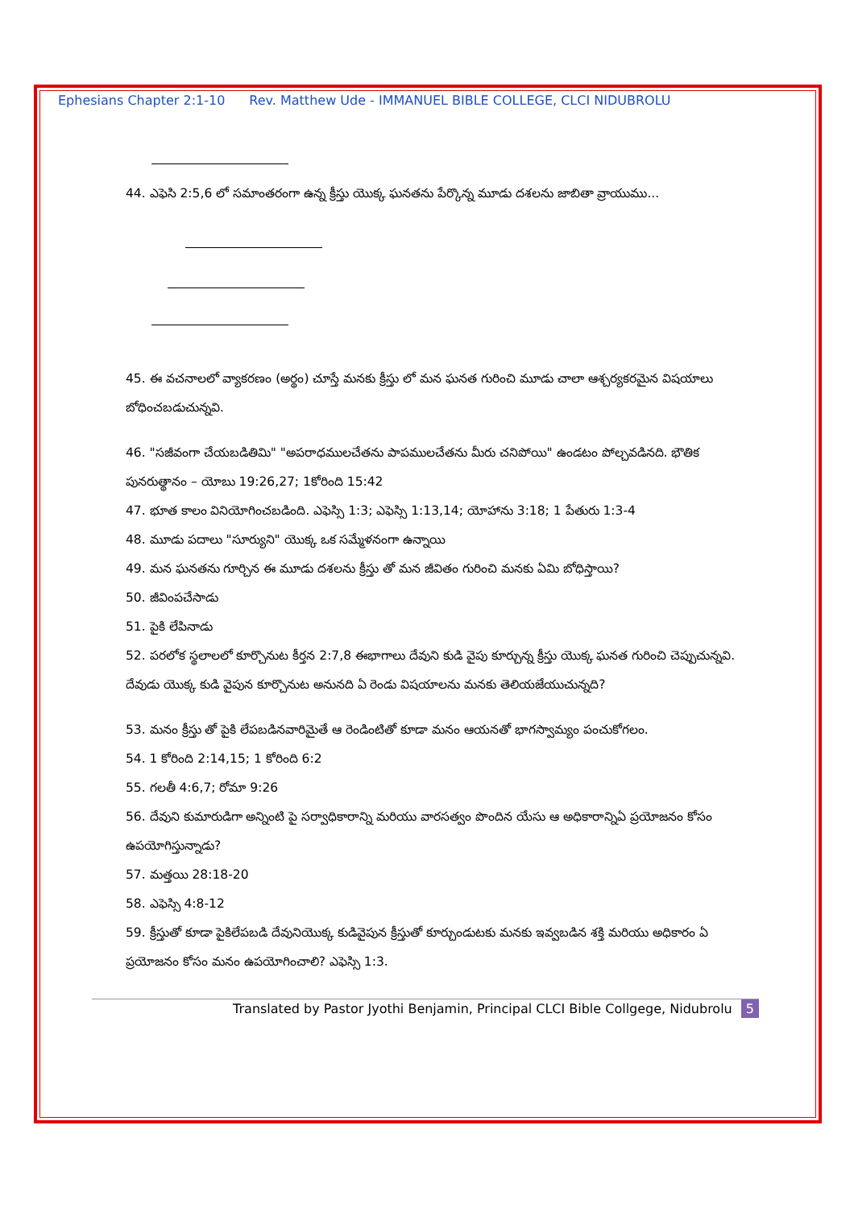Ephesians Chapter 2:1-10 Rev. Matthew Ude - IMMANUEL BIBLE COLLEGE, CLCI NIDUBROLU
44. ఎఫెసి 2:5,6 లో సమాంతరంగా ఉన్న క్రీస్తు యొక్క ఘనతను పేర్కొన్న మూడు దశలను జాబితా వ్రాయుము...
45. ఈ వచనాలలో వ్యాకరణం (అర్థం) చూస్తే మనకు క్రీస్తు లో మన ఘనత గురించి మూడు చాలా ఆశ్చర్యకరమైన విషయాలు బోధించబడుచున్నవి.
46. "సజీవంగా చేయబడితిమి" "అపరాధములచేతను పాపములచేతను మీరు చనిపోయి" ఉండటం పోల్చవడినది. భౌతిక పునరుత్థానం – యోబు 19:26,27; 1కోరింది 15:42
47. భూత కాలం వినియోగించబడింది. ఎఫెస్సి 1:3; ఎఫెస్సి 1:13,14; యోహాను 3:18; 1 పేతురు 1:3-4
48. మూడు పదాలు "సూర్యుని" యొక్క ఒక సమ్మేళనంగా ఉన్నాయి
49. మన ఘనతను గూర్చిన ఈ మూడు దశలను క్రీస్తు తో మన జీవితం గురించి మనకు ఏమి బోధిస్తాయి?
50. జీవింపచేసాడు
51. పైకి లేపినాడు
52. పరలోక స్థలాలలో కూర్చొనుట కీర్తన 2:7,8 ఈభాగాలు దేవుని కుడి వైపు కూర్చున్న క్రీస్తు యొక్క ఘనత గురించి చెప్పుచున్నవి. దేవుడు యొక్క కుడి వైపున కూర్చొనుట అనునది ఏ రెండు విషయాలను మనకు తెలియజేయుచున్నది?
53. మనం క్రీస్తు తో పైకి లేపబడినవారిమైతే ఆ రెండింటితో కూడా మనం ఆయనతో భాగస్వామ్యం పంచుకోగలం.
54. 1 కోరింది 2:14,15; 1 కోరింది 6:2
55. గలతీ 4:6,7; రోమా 9:26
56. దేవుని కుమారుడిగా అన్నింటి పై సర్వాధికారాన్ని మరియు వారసత్వం పొందిన యేసు ఆ అధికారాన్నిఏ ప్రయోజనం కోసం ఉపయోగిస్తున్నాడు?
57. మత్తయి 28:18-20
58. ఎఫెస్సి 4:8-12
59. క్రీస్తుతో కూడా పైకిలేపబడి దేవునియొక్క కుడివైపున క్రీస్తుతో కూర్చుండుటకు మనకు ఇవ్వబడిన శక్తి మరియు అధికారం ఏ ప్రయోజనం కోసం మనం ఉపయోగించాలి? ఎఫెస్సి 1:3.
Translated by Pastor Jyothi Benjamin, Principal CLCI Bible Collgege, Nidubrolu 5